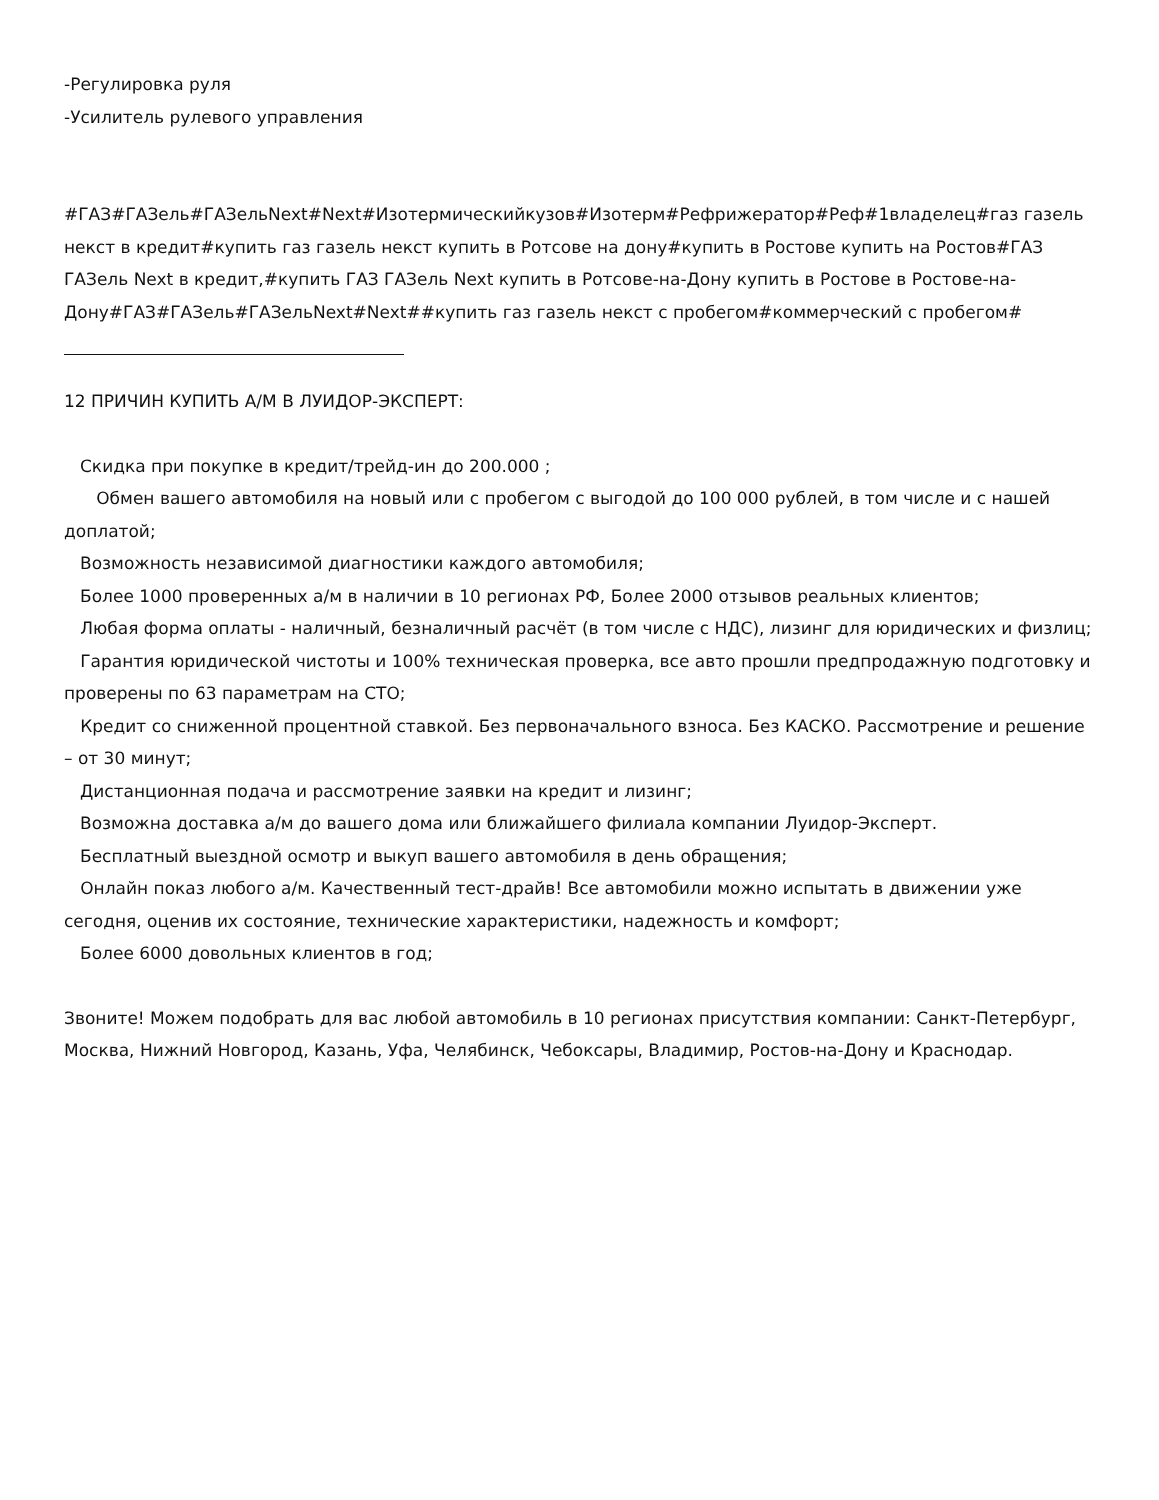-Регулировка руля
-Усилитель рулевого управления
#ГАЗ#ГАЗель#ГАЗельNext#Next#Изотермическийкузов#Изотерм#Рефрижератор#Реф#1владелец#газ газель некст в кредит#купить газ газель некст купить в Ротсове на дону#купить в Ростове купить на Ростов#ГАЗ ГАЗель Next в кредит,#купить ГАЗ ГАЗель Next купить в Ротсове-на-Дону купить в Ростове в Ростове-на-Дону#ГАЗ#ГАЗель#ГАЗельNext#Next##купить газ газель некст с пробегом#коммерческий с пробегом#
12 ПРИЧИН КУПИТЬ А/М В ЛУИДОР-ЭКСПЕРТ:
Скидка при покупке в кредит/трейд-ин до 200.000 ;
Обмен вашего автомобиля на новый или с пробегом с выгодой до 100 000 рублей, в том числе и с нашей доплатой;
Возможность независимой диагностики каждого автомобиля;
Более 1000 проверенных а/м в наличии в 10 регионах РФ, Более 2000 отзывов реальных клиентов;
Любая форма оплаты - наличный, безналичный расчёт (в том числе с НДС), лизинг для юридических и физлиц;
Гарантия юридической чистоты и 100% техническая проверка, все авто прошли предпродажную подготовку и проверены по 63 параметрам на СТО;
Кредит со сниженной процентной ставкой. Без первоначального взноса. Без КАСКО. Рассмотрение и решение – от 30 минут;
Дистанционная подача и рассмотрение заявки на кредит и лизинг;
Возможна доставка а/м до вашего дома или ближайшего филиала компании Луидор-Эксперт.
Бесплатный выездной осмотр и выкуп вашего автомобиля в день обращения;
Онлайн показ любого а/м. Качественный тест-драйв! Все автомобили можно испытать в движении уже сегодня, оценив их состояние, технические характеристики, надежность и комфорт;
Более 6000 довольных клиентов в год;
Звоните! Можем подобрать для вас любой автомобиль в 10 регионах присутствия компании: Санкт-Петербург, Москва, Нижний Новгород, Казань, Уфа, Челябинск, Чебоксары, Владимир, Ростов-на-Дону и Краснодар.